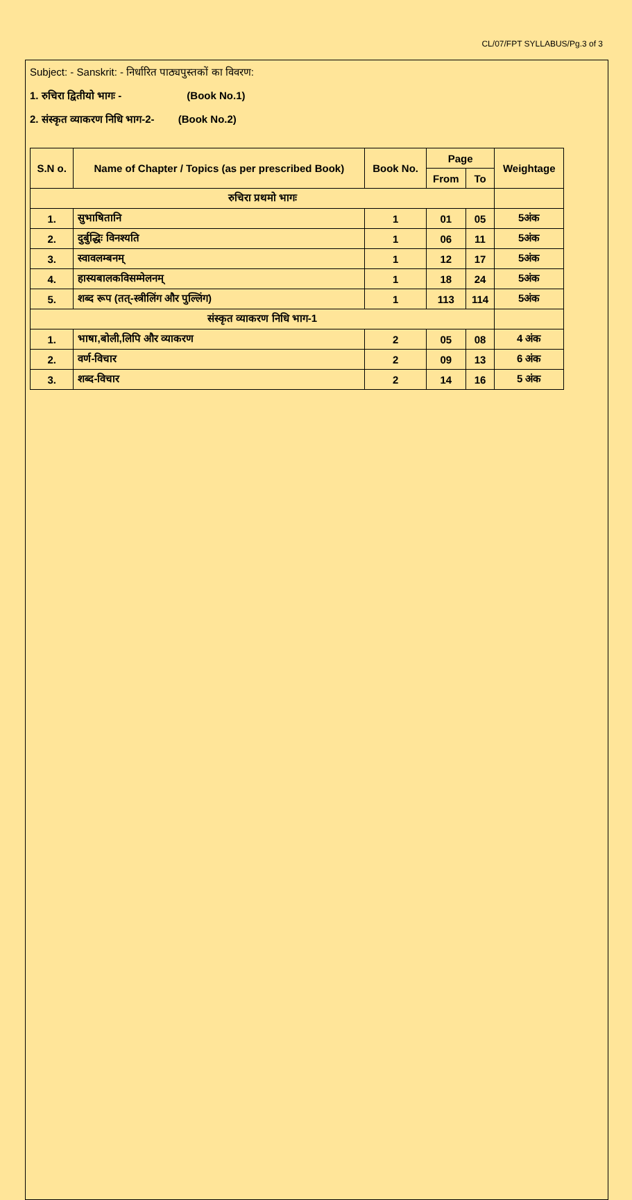CL/07/FPT SYLLABUS/Pg.3 of 3
Subject: - Sanskrit: - निर्धारित पाठ्यपुस्तकों का विवरण:
1. रुचिरा द्वितीयो भागः - (Book No.1)
2. संस्कृत व्याकरण निधि भाग-2- (Book No.2)
| S.N o. | Name of Chapter / Topics (as per prescribed Book) | Book No. | Page | | Weightage |
| --- | --- | --- | --- | --- | --- |
| | | | From | To | |
| रुचिरा प्रथमो भागः | | | | | |
| 1. | सुभाषितानि | 1 | 01 | 05 | 5अंक |
| 2. | दुर्बुद्धिः विनश्यति | 1 | 06 | 11 | 5अंक |
| 3. | स्वावलम्बनम् | 1 | 12 | 17 | 5अंक |
| 4. | हास्यबालकविसम्मेलनम् | 1 | 18 | 24 | 5अंक |
| 5. | शब्द रूप (तत्-स्त्रीलिंग और पुल्लिंग) | 1 | 113 | 114 | 5अंक |
| संस्कृत व्याकरण निधि भाग-1 | | | | | |
| 1. | भाषा,बोली,लिपि और व्याकरण | 2 | 05 | 08 | 4 अंक |
| 2. | वर्ण-विचार | 2 | 09 | 13 | 6 अंक |
| 3. | शब्द-विचार | 2 | 14 | 16 | 5 अंक |